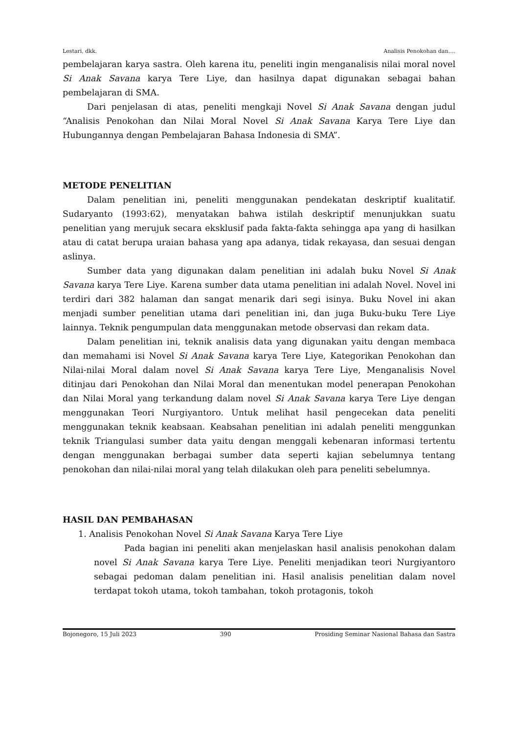Lestari, dkk. Analisis Penokohan dan….
pembelajaran karya sastra. Oleh karena itu, peneliti ingin menganalisis nilai moral novel Si Anak Savana karya Tere Liye, dan hasilnya dapat digunakan sebagai bahan pembelajaran di SMA.
Dari penjelasan di atas, peneliti mengkaji Novel Si Anak Savana dengan judul “Analisis Penokohan dan Nilai Moral Novel Si Anak Savana Karya Tere Liye dan Hubungannya dengan Pembelajaran Bahasa Indonesia di SMA”.
METODE PENELITIAN
Dalam penelitian ini, peneliti menggunakan pendekatan deskriptif kualitatif. Sudaryanto (1993:62), menyatakan bahwa istilah deskriptif menunjukkan suatu penelitian yang merujuk secara eksklusif pada fakta-fakta sehingga apa yang di hasilkan atau di catat berupa uraian bahasa yang apa adanya, tidak rekayasa, dan sesuai dengan aslinya.
Sumber data yang digunakan dalam penelitian ini adalah buku Novel Si Anak Savana karya Tere Liye. Karena sumber data utama penelitian ini adalah Novel. Novel ini terdiri dari 382 halaman dan sangat menarik dari segi isinya. Buku Novel ini akan menjadi sumber penelitian utama dari penelitian ini, dan juga Buku-buku Tere Liye lainnya. Teknik pengumpulan data menggunakan metode observasi dan rekam data.
Dalam penelitian ini, teknik analisis data yang digunakan yaitu dengan membaca dan memahami isi Novel Si Anak Savana karya Tere Liye, Kategorikan Penokohan dan Nilai-nilai Moral dalam novel Si Anak Savana karya Tere Liye, Menganalisis Novel ditinjau dari Penokohan dan Nilai Moral dan menentukan model penerapan Penokohan dan Nilai Moral yang terkandung dalam novel Si Anak Savana karya Tere Liye dengan menggunakan Teori Nurgiyantoro. Untuk melihat hasil pengecekan data peneliti menggunakan teknik keabsaan. Keabsahan penelitian ini adalah peneliti menggunkan teknik Triangulasi sumber data yaitu dengan menggali kebenaran informasi tertentu dengan menggunakan berbagai sumber data seperti kajian sebelumnya tentang penokohan dan nilai-nilai moral yang telah dilakukan oleh para peneliti sebelumnya.
HASIL DAN PEMBAHASAN
1. Analisis Penokohan Novel Si Anak Savana Karya Tere Liye
Pada bagian ini peneliti akan menjelaskan hasil analisis penokohan dalam novel Si Anak Savana karya Tere Liye. Peneliti menjadikan teori Nurgiyantoro sebagai pedoman dalam penelitian ini. Hasil analisis penelitian dalam novel terdapat tokoh utama, tokoh tambahan, tokoh protagonis, tokoh
Bojonegoro, 15 Juli 2023 390 Prosiding Seminar Nasional Bahasa dan Sastra